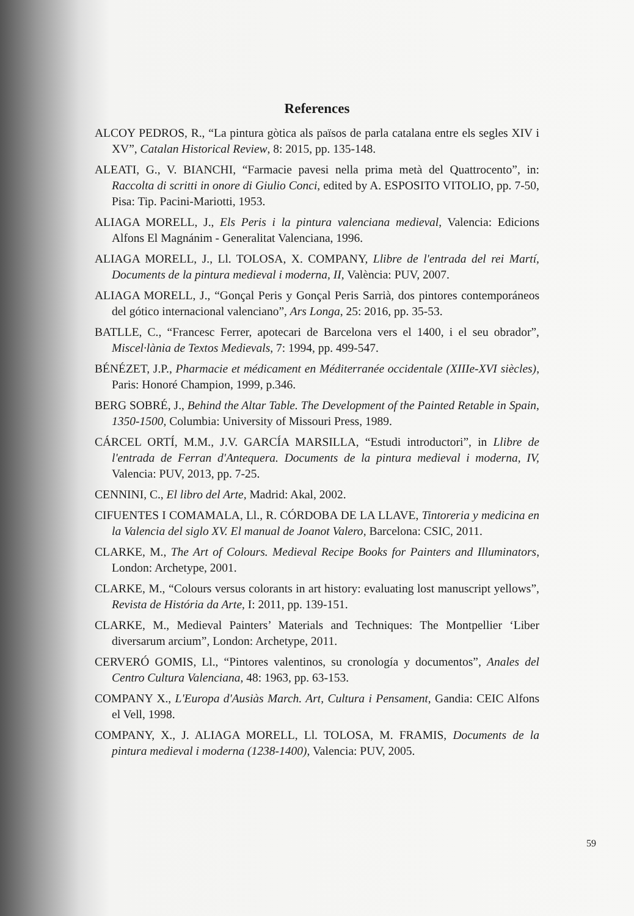References
ALCOY PEDROS, R., “La pintura gòtica als països de parla catalana entre els segles XIV i XV”, Catalan Historical Review, 8: 2015, pp. 135-148.
ALEATI, G., V. BIANCHI, “Farmacie pavesi nella prima metà del Quattrocento”, in: Raccolta di scritti in onore di Giulio Conci, edited by A. ESPOSITO VITOLIO, pp. 7-50, Pisa: Tip. Pacini-Mariotti, 1953.
ALIAGA MORELL, J., Els Peris i la pintura valenciana medieval, Valencia: Edicions Alfons El Magnánim - Generalitat Valenciana, 1996.
ALIAGA MORELL, J., Ll. TOLOSA, X. COMPANY, Llibre de l'entrada del rei Martí, Documents de la pintura medieval i moderna, II, València: PUV, 2007.
ALIAGA MORELL, J., “Gonçal Peris y Gonçal Peris Sarrià, dos pintores contemporáneos del gótico internacional valenciano”, Ars Longa, 25: 2016, pp. 35-53.
BATLLE, C., “Francesc Ferrer, apotecari de Barcelona vers el 1400, i el seu obrador”, Miscel·lània de Textos Medievals, 7: 1994, pp. 499-547.
BÉNÉZET, J.P., Pharmacie et médicament en Méditerranée occidentale (XIIIe-XVI siècles), Paris: Honoré Champion, 1999, p.346.
BERG SOBRÉ, J., Behind the Altar Table. The Development of the Painted Retable in Spain, 1350-1500, Columbia: University of Missouri Press, 1989.
CÁRCEL ORTÍ, M.M., J.V. GARCÍA MARSILLA, “Estudi introductori”, in Llibre de l'entrada de Ferran d'Antequera. Documents de la pintura medieval i moderna, IV, Valencia: PUV, 2013, pp. 7-25.
CENNINI, C., El libro del Arte, Madrid: Akal, 2002.
CIFUENTES I COMAMALA, Ll., R. CÓRDOBA DE LA LLAVE, Tintoreria y medicina en la Valencia del siglo XV. El manual de Joanot Valero, Barcelona: CSIC, 2011.
CLARKE, M., The Art of Colours. Medieval Recipe Books for Painters and Illuminators, London: Archetype, 2001.
CLARKE, M., “Colours versus colorants in art history: evaluating lost manuscript yellows”, Revista de História da Arte, I: 2011, pp. 139-151.
CLARKE, M., Medieval Painters’ Materials and Techniques: The Montpellier ‘Liber diversarum arcium”, London: Archetype, 2011.
CERVERÓ GOMIS, Ll., “Pintores valentinos, su cronología y documentos”, Anales del Centro Cultura Valenciana, 48: 1963, pp. 63-153.
COMPANY X., L'Europa d'Ausiàs March. Art, Cultura i Pensament, Gandia: CEIC Alfons el Vell, 1998.
COMPANY, X., J. ALIAGA MORELL, Ll. TOLOSA, M. FRAMIS, Documents de la pintura medieval i moderna (1238-1400), Valencia: PUV, 2005.
59